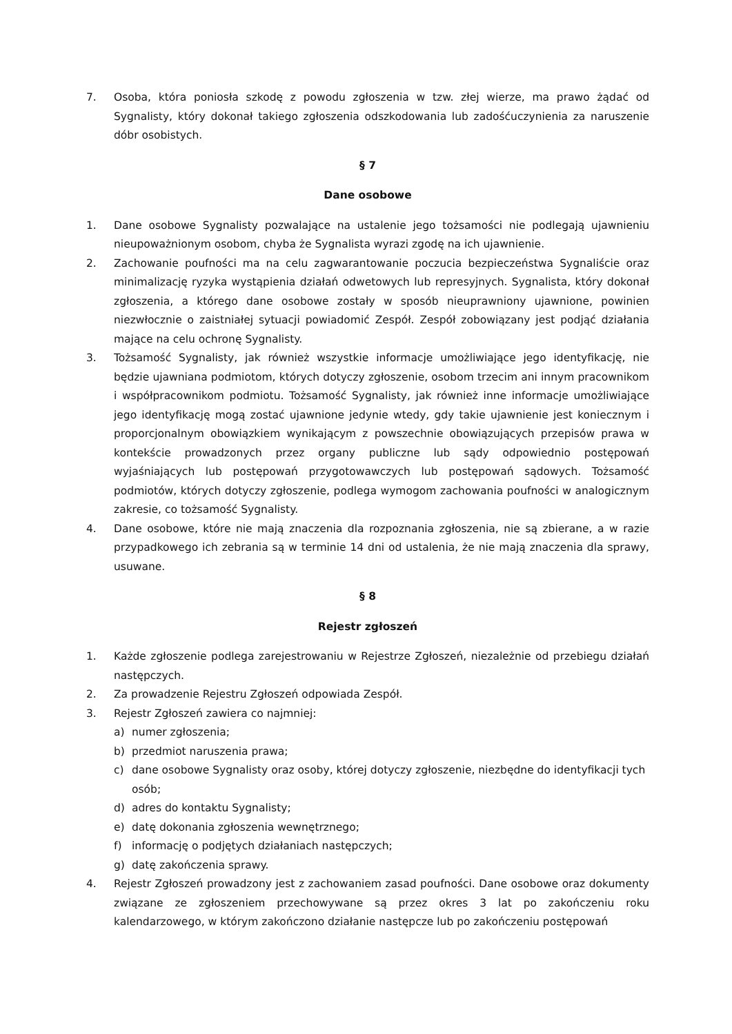7. Osoba, która poniosła szkodę z powodu zgłoszenia w tzw. złej wierze, ma prawo żądać od Sygnalisty, który dokonał takiego zgłoszenia odszkodowania lub zadośćuczynienia za naruszenie dóbr osobistych.
§ 7
Dane osobowe
1. Dane osobowe Sygnalisty pozwalające na ustalenie jego tożsamości nie podlegają ujawnieniu nieupoważnionym osobom, chyba że Sygnalista wyrazi zgodę na ich ujawnienie.
2. Zachowanie poufności ma na celu zagwarantowanie poczucia bezpieczeństwa Sygnaliście oraz minimalizację ryzyka wystąpienia działań odwetowych lub represyjnych. Sygnalista, który dokonał zgłoszenia, a którego dane osobowe zostały w sposób nieuprawniony ujawnione, powinien niezwłocznie o zaistniałej sytuacji powiadomić Zespół. Zespół zobowiązany jest podjąć działania mające na celu ochronę Sygnalisty.
3. Tożsamość Sygnalisty, jak również wszystkie informacje umożliwiające jego identyfikację, nie będzie ujawniana podmiotom, których dotyczy zgłoszenie, osobom trzecim ani innym pracownikom i współpracownikom podmiotu. Tożsamość Sygnalisty, jak również inne informacje umożliwiające jego identyfikację mogą zostać ujawnione jedynie wtedy, gdy takie ujawnienie jest koniecznym i proporcjonalnym obowiązkiem wynikającym z powszechnie obowiązujących przepisów prawa w kontekście prowadzonych przez organy publiczne lub sądy odpowiednio postępowań wyjaśniających lub postępowań przygotowawczych lub postępowań sądowych. Tożsamość podmiotów, których dotyczy zgłoszenie, podlega wymogom zachowania poufności w analogicznym zakresie, co tożsamość Sygnalisty.
4. Dane osobowe, które nie mają znaczenia dla rozpoznania zgłoszenia, nie są zbierane, a w razie przypadkowego ich zebrania są w terminie 14 dni od ustalenia, że nie mają znaczenia dla sprawy, usuwane.
§ 8
Rejestr zgłoszeń
1. Każde zgłoszenie podlega zarejestrowaniu w Rejestrze Zgłoszeń, niezależnie od przebiegu działań następczych.
2. Za prowadzenie Rejestru Zgłoszeń odpowiada Zespół.
3. Rejestr Zgłoszeń zawiera co najmniej:
a) numer zgłoszenia;
b) przedmiot naruszenia prawa;
c) dane osobowe Sygnalisty oraz osoby, której dotyczy zgłoszenie, niezbędne do identyfikacji tych osób;
d) adres do kontaktu Sygnalisty;
e) datę dokonania zgłoszenia wewnętrznego;
f) informację o podjętych działaniach następczych;
g) datę zakończenia sprawy.
4. Rejestr Zgłoszeń prowadzony jest z zachowaniem zasad poufności. Dane osobowe oraz dokumenty związane ze zgłoszeniem przechowywane są przez okres 3 lat po zakończeniu roku kalendarzowego, w którym zakończono działanie następcze lub po zakończeniu postępowań